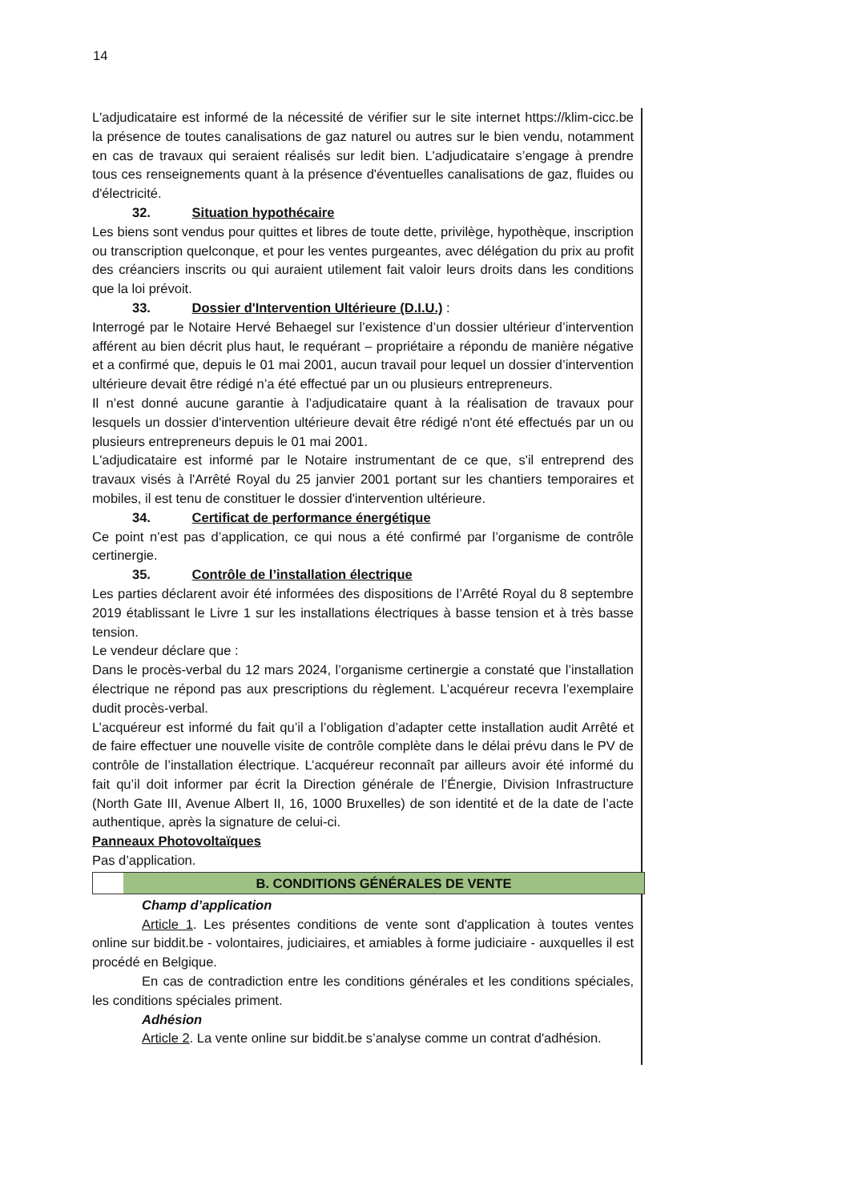14
L'adjudicataire est informé de la nécessité de vérifier sur le site internet https://klim-cicc.be la présence de toutes canalisations de gaz naturel ou autres sur le bien vendu, notamment en cas de travaux qui seraient réalisés sur ledit bien. L'adjudicataire s’engage à prendre tous ces renseignements quant à la présence d'éventuelles canalisations de gaz, fluides ou d'électricité.
32. Situation hypothécaire
Les biens sont vendus pour quittes et libres de toute dette, privilège, hypothèque, inscription ou transcription quelconque, et pour les ventes purgeantes, avec délégation du prix au profit des créanciers inscrits ou qui auraient utilement fait valoir leurs droits dans les conditions que la loi prévoit.
33. Dossier d'Intervention Ultérieure (D.I.U.) :
Interrogé par le Notaire Hervé Behaegel sur l’existence d’un dossier ultérieur d’intervention afférent au bien décrit plus haut, le requérant – propriétaire a répondu de manière négative et a confirmé que, depuis le 01 mai 2001, aucun travail pour lequel un dossier d’intervention ultérieure devait être rédigé n’a été effectué par un ou plusieurs entrepreneurs.
Il n’est donné aucune garantie à l’adjudicataire quant à la réalisation de travaux pour lesquels un dossier d'intervention ultérieure devait être rédigé n'ont été effectués par un ou plusieurs entrepreneurs depuis le 01 mai 2001.
L'adjudicataire est informé par le Notaire instrumentant de ce que, s'il entreprend des travaux visés à l'Arrêté Royal du 25 janvier 2001 portant sur les chantiers temporaires et mobiles, il est tenu de constituer le dossier d'intervention ultérieure.
34. Certificat de performance énergétique
Ce point n’est pas d’application, ce qui nous a été confirmé par l’organisme de contrôle certinergie.
35. Contrôle de l’installation électrique
Les parties déclarent avoir été informées des dispositions de l’Arrêté Royal du 8 septembre 2019 établissant le Livre 1 sur les installations électriques à basse tension et à très basse tension.
Le vendeur déclare que :
Dans le procès-verbal du 12 mars 2024, l’organisme certinergie a constaté que l’installation électrique ne répond pas aux prescriptions du règlement. L’acquéreur recevra l’exemplaire dudit procès-verbal.
L’acquéreur est informé du fait qu’il a l’obligation d’adapter cette installation audit Arrêté et de faire effectuer une nouvelle visite de contrôle complète dans le délai prévu dans le PV de contrôle de l’installation électrique. L’acquéreur reconnaît par ailleurs avoir été informé du fait qu’il doit informer par écrit la Direction générale de l’Énergie, Division Infrastructure (North Gate III, Avenue Albert II, 16, 1000 Bruxelles) de son identité et de la date de l’acte authentique, après la signature de celui-ci.
Panneaux Photovoltaïques
Pas d’application.
B. CONDITIONS GÉNÉRALES DE VENTE
Champ d’application
Article 1. Les présentes conditions de vente sont d'application à toutes ventes online sur biddit.be - volontaires, judiciaires, et amiables à forme judiciaire - auxquelles il est procédé en Belgique.
En cas de contradiction entre les conditions générales et les conditions spéciales, les conditions spéciales priment.
Adhésion
Article 2. La vente online sur biddit.be s’analyse comme un contrat d'adhésion.